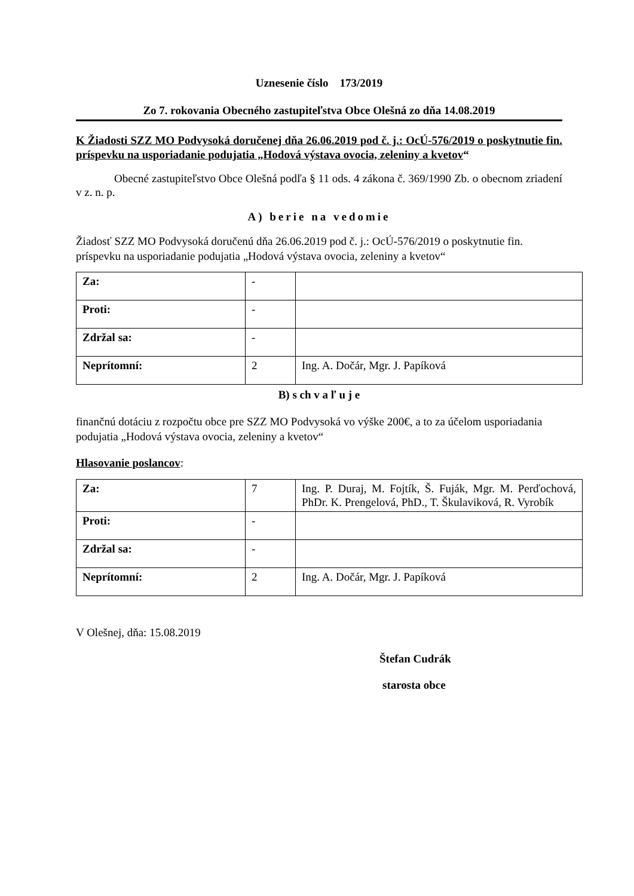Uznesenie číslo 173/2019
Zo 7. rokovania Obecného zastupiteľstva Obce Olešná zo dňa 14.08.2019
K Žiadosti SZZ MO Podvysoká doručenej dňa 26.06.2019 pod č. j.: OcÚ-576/2019 o poskytnutie fin. príspevku na usporiadanie podujatia „Hodová výstava ovocia, zeleniny a kvetov“
Obecné zastupiteľstvo Obce Olešná podľa § 11 ods. 4 zákona č. 369/1990 Zb. o obecnom zriadení v z. n. p.
A) berie na vedomie
Žiadosť SZZ MO Podvysoká doručenú dňa 26.06.2019 pod č. j.: OcÚ-576/2019 o poskytnutie fin. príspevku na usporiadanie podujatia „Hodová výstava ovocia, zeleniny a kvetov“
| Za: | - | |
| Proti: | - | |
| Zdržal sa: | - | |
| Neprítomní: | 2 | Ing. A. Dočár, Mgr. J. Papíková |
B) s ch v a ľ u j e
finančnú dotáciu z rozpočtu obce pre SZZ MO Podvysoká vo výške 200€, a to za účelom usporiadania podujatia „Hodová výstava ovocia, zeleniny a kvetov“
Hlasovanie poslancov:
| Za: | 7 | Ing. P. Duraj, M. Fojtík, Š. Fuják, Mgr. M. Perďochová, PhDr. K. Prengelová, PhD., T. Škulaviková, R. Vyrobík |
| Proti: | - | |
| Zdržal sa: | - | |
| Neprítomní: | 2 | Ing. A. Dočár, Mgr. J. Papíková |
V Olešnej, dňa: 15.08.2019
Štefan Cudrák
starosta obce